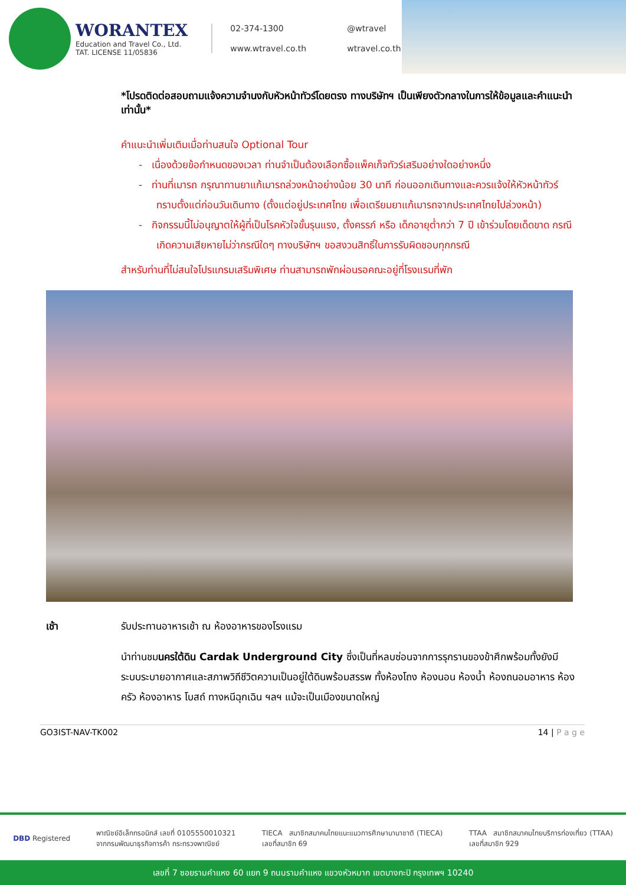WORANTEX
Education and Travel Co., Ltd.
TAT. LICENSE 11/05836
02-374-1300
@wtravel
www.wtravel.co.th
wtravel.co.th
*โปรดติดต่อสอบถามแจ้งความจำนงกับหัวหน้าทัวร์โดยตรง ทางบริษัทฯ เป็นเพียงตัวกลางในการให้ข้อมูลและคำแนะนำเท่านั้น*
คำแนะนำเพิ่มเติมเมื่อท่านสนใจ Optional Tour
- เนื่องด้วยข้อกำหนดของเวลา ท่านจำเป็นต้องเลือกซื้อแพ็คเก็จทัวร์เสริมอย่างใดอย่างหนึ่ง
- ท่านที่เมารถ กรุณาทานยาแก้เมารถล่วงหน้าอย่างน้อย 30 นาที ก่อนออกเดินทางและควรแจ้งให้หัวหน้าทัวร์ทราบตั้งแต่ก่อนวันเดินทาง (ตั้งแต่อยู่ประเทศไทย เพื่อเตรียมยาแก้เมารถจากประเทศไทยไปล่วงหน้า)
- กิจกรรมนี้ไม่อนุญาตให้ผู้ที่เป็นโรคหัวใจขั้นรุนแรง, ตั้งครรภ์ หรือ เด็กอายุต่ำกว่า 7 ปี เข้าร่วมโดยเด็ดขาด กรณีเกิดความเสียหายไม่ว่ากรณีใดๆ ทางบริษัทฯ ขอสงวนสิทธิ์ในการรับผิดชอบทุกกรณี
สำหรับท่านที่ไม่สนใจโปรแกรมเสริมพิเศษ ท่านสามารถพักผ่อนรอคณะอยู่ที่โรงแรมที่พัก
เช้า รับประทานอาหารเช้า ณ ห้องอาหารของโรงแรม
นำท่านชมนครใต้ดิน Cardak Underground City ซึ่งเป็นที่หลบซ่อนจากการรุกรานของข้าศึกพร้อมทั้งยังมีระบบระบายอากาศและสภาพวิถีชีวิตความเป็นอยู่ใต้ดินพร้อมสรรพ ทั้งห้องโถง ห้องนอน ห้องน้ำ ห้องถนอมอาหาร ห้องครัว ห้องอาหาร โบสถ์ ทางหนีฉุกเฉิน ฯลฯ แม้จะเป็นเมืองขนาดใหญ่
GO3IST-NAV-TK002 14 | P a g e
DBD Registered
พาณิชย์อิเล็กทรอนิกส์ เลขที่ 0105550010321
จากกรมพัฒนาธุรกิจการค้า กระทรวงพาณิชย์
TIECA สมาชิกสมาคมไทยแนะแนวการศึกษานานาชาติ (TIECA)
เลขที่สมาชิก 69
TTAA สมาชิกสมาคมไทยบริการท่องเที่ยว (TTAA)
เลขที่สมาชิก 929
เลขที่ 7 ซอยรามคำแหง 60 แยก 9 ถนนรามคำแหง แขวงหัวหมาก เขตบางกะปิ กรุงเทพฯ 10240